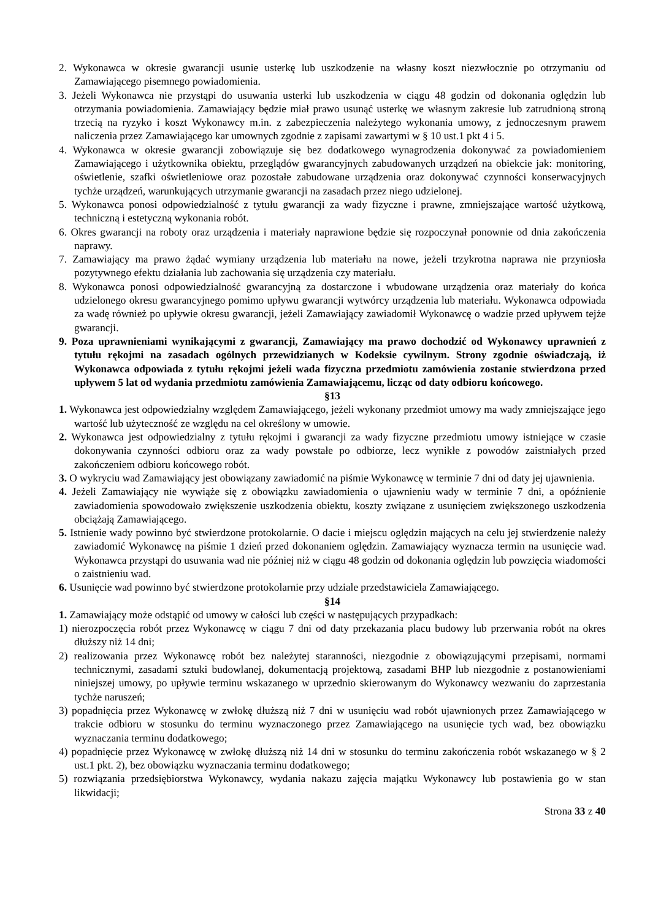2. Wykonawca w okresie gwarancji usunie usterkę lub uszkodzenie na własny koszt niezwłocznie po otrzymaniu od Zamawiającego pisemnego powiadomienia.
3. Jeżeli Wykonawca nie przystąpi do usuwania usterki lub uszkodzenia w ciągu 48 godzin od dokonania oględzin lub otrzymania powiadomienia. Zamawiający będzie miał prawo usunąć usterkę we własnym zakresie lub zatrudnioną stroną trzecią na ryzyko i koszt Wykonawcy m.in. z zabezpieczenia należytego wykonania umowy, z jednoczesnym prawem naliczenia przez Zamawiającego kar umownych zgodnie z zapisami zawartymi w § 10 ust.1 pkt 4 i 5.
4. Wykonawca w okresie gwarancji zobowiązuje się bez dodatkowego wynagrodzenia dokonywać za powiadomieniem Zamawiającego i użytkownika obiektu, przeglądów gwarancyjnych zabudowanych urządzeń na obiekcie jak: monitoring, oświetlenie, szafki oświetleniowe oraz pozostałe zabudowane urządzenia oraz dokonywać czynności konserwacyjnych tychże urządzeń, warunkujących utrzymanie gwarancji na zasadach przez niego udzielonej.
5. Wykonawca ponosi odpowiedzialność z tytułu gwarancji za wady fizyczne i prawne, zmniejszające wartość użytkową, techniczną i estetyczną wykonania robót.
6. Okres gwarancji na roboty oraz urządzenia i materiały naprawione będzie się rozpoczynał ponownie od dnia zakończenia naprawy.
7. Zamawiający ma prawo żądać wymiany urządzenia lub materiału na nowe, jeżeli trzykrotna naprawa nie przyniosła pozytywnego efektu działania lub zachowania się urządzenia czy materiału.
8. Wykonawca ponosi odpowiedzialność gwarancyjną za dostarczone i wbudowane urządzenia oraz materiały do końca udzielonego okresu gwarancyjnego pomimo upływu gwarancji wytwórcy urządzenia lub materiału. Wykonawca odpowiada za wadę również po upływie okresu gwarancji, jeżeli Zamawiający zawiadomił Wykonawcę o wadzie przed upływem tejże gwarancji.
9. Poza uprawnieniami wynikającymi z gwarancji, Zamawiający ma prawo dochodzić od Wykonawcy uprawnień z tytułu rękojmi na zasadach ogólnych przewidzianych w Kodeksie cywilnym. Strony zgodnie oświadczają, iż Wykonawca odpowiada z tytułu rękojmi jeżeli wada fizyczna przedmiotu zamówienia zostanie stwierdzona przed upływem 5 lat od wydania przedmiotu zamówienia Zamawiającemu, licząc od daty odbioru końcowego.
§13
1. Wykonawca jest odpowiedzialny względem Zamawiającego, jeżeli wykonany przedmiot umowy ma wady zmniejszające jego wartość lub użyteczność ze względu na cel określony w umowie.
2. Wykonawca jest odpowiedzialny z tytułu rękojmi i gwarancji za wady fizyczne przedmiotu umowy istniejące w czasie dokonywania czynności odbioru oraz za wady powstałe po odbiorze, lecz wynikłe z powodów zaistniałych przed zakończeniem odbioru końcowego robót.
3. O wykryciu wad Zamawiający jest obowiązany zawiadomić na piśmie Wykonawcę w terminie 7 dni od daty jej ujawnienia.
4. Jeżeli Zamawiający nie wywiąże się z obowiązku zawiadomienia o ujawnieniu wady w terminie 7 dni, a opóźnienie zawiadomienia spowodowało zwiększenie uszkodzenia obiektu, koszty związane z usunięciem zwiększonego uszkodzenia obciążają Zamawiającego.
5. Istnienie wady powinno być stwierdzone protokolarnie. O dacie i miejscu oględzin mających na celu jej stwierdzenie należy zawiadomić Wykonawcę na piśmie 1 dzień przed dokonaniem oględzin. Zamawiający wyznacza termin na usunięcie wad. Wykonawca przystąpi do usuwania wad nie później niż w ciągu 48 godzin od dokonania oględzin lub powzięcia wiadomości o zaistnieniu wad.
6. Usunięcie wad powinno być stwierdzone protokolarnie przy udziale przedstawiciela Zamawiającego.
§14
1. Zamawiający może odstąpić od umowy w całości lub części w następujących przypadkach:
1) nierozpoczęcia robót przez Wykonawcę w ciągu 7 dni od daty przekazania placu budowy lub przerwania robót na okres dłuższy niż 14 dni;
2) realizowania przez Wykonawcę robót bez należytej staranności, niezgodnie z obowiązującymi przepisami, normami technicznymi, zasadami sztuki budowlanej, dokumentacją projektową, zasadami BHP lub niezgodnie z postanowieniami niniejszej umowy, po upływie terminu wskazanego w uprzednio skierowanym do Wykonawcy wezwaniu do zaprzestania tychże naruszeń;
3) popadnięcia przez Wykonawcę w zwłokę dłuższą niż 7 dni w usunięciu wad robót ujawnionych przez Zamawiającego w trakcie odbioru w stosunku do terminu wyznaczonego przez Zamawiającego na usunięcie tych wad, bez obowiązku wyznaczania terminu dodatkowego;
4) popadnięcie przez Wykonawcę w zwłokę dłuższą niż 14 dni w stosunku do terminu zakończenia robót wskazanego w § 2 ust.1 pkt. 2), bez obowiązku wyznaczania terminu dodatkowego;
5) rozwiązania przedsiębiorstwa Wykonawcy, wydania nakazu zajęcia majątku Wykonawcy lub postawienia go w stan likwidacji;
Strona 33 z 40